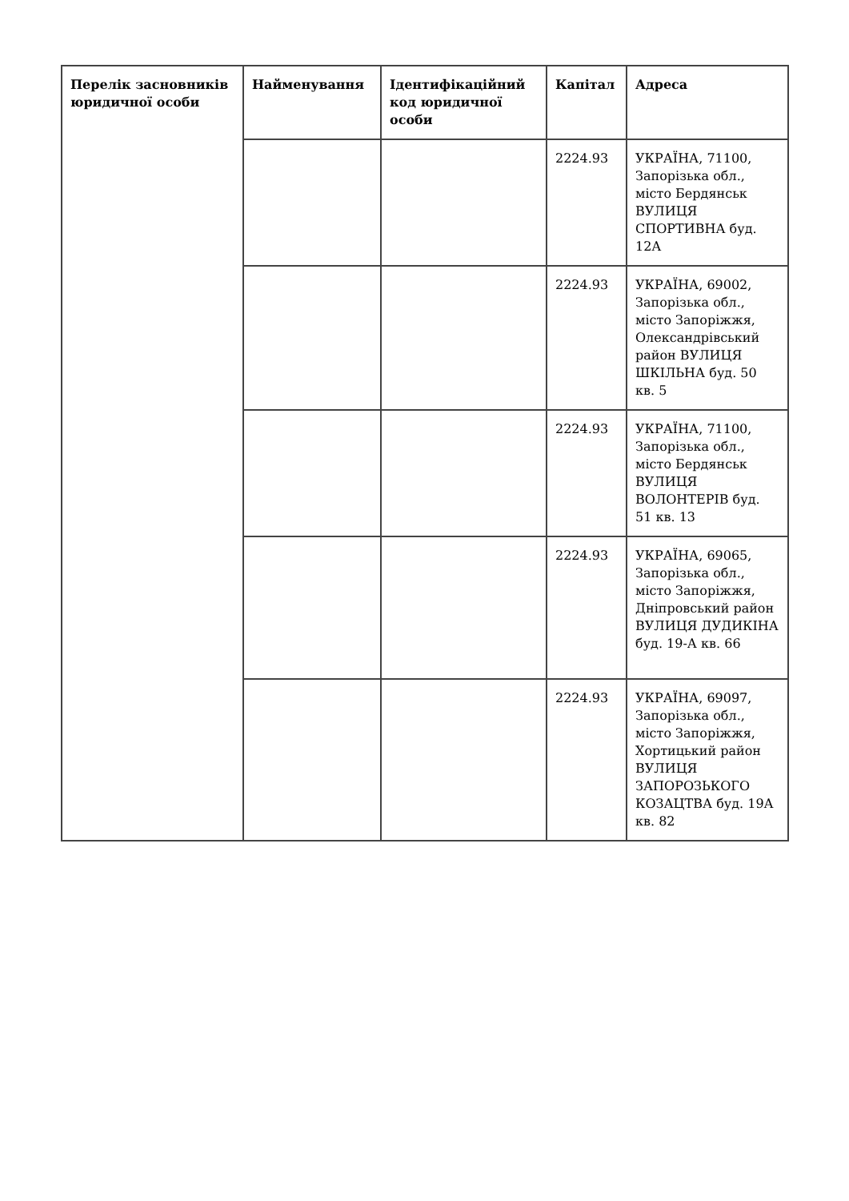| Перелік засновників юридичної особи | Найменування | Ідентифікаційний код юридичної особи | Капітал | Адреса |
| --- | --- | --- | --- | --- |
| | | | 2224.93 | УКРАЇНА, 71100, Запорізька обл., місто Бердянськ ВУЛИЦЯ СПОРТИВНА буд. 12А |
| | | | 2224.93 | УКРАЇНА, 69002, Запорізька обл., місто Запоріжжя, Олександрівський район ВУЛИЦЯ ШКІЛЬНА буд. 50 кв. 5 |
| | | | 2224.93 | УКРАЇНА, 71100, Запорізька обл., місто Бердянськ ВУЛИЦЯ ВОЛОНТЕРІВ буд. 51 кв. 13 |
| | | | 2224.93 | УКРАЇНА, 69065, Запорізька обл., місто Запоріжжя, Дніпровський район ВУЛИЦЯ ДУДИКІНА буд. 19-А кв. 66 |
| | | | 2224.93 | УКРАЇНА, 69097, Запорізька обл., місто Запоріжжя, Хортицький район ВУЛИЦЯ ЗАПОРОЗЬКОГО КОЗАЦТВА буд. 19А кв. 82 |